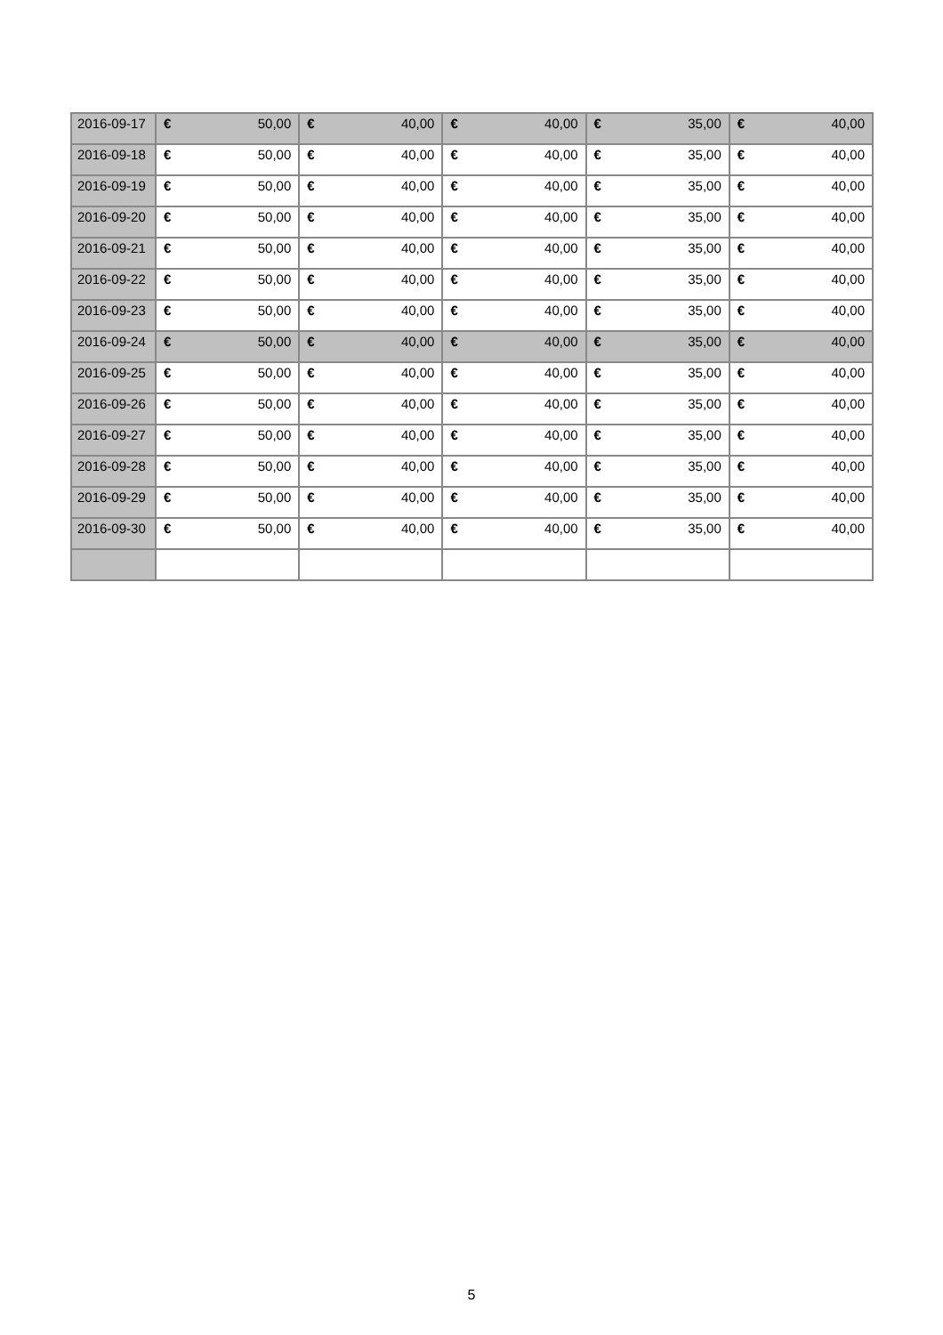| 2016-09-17 | € 50,00 | € 40,00 | € 40,00 | € 35,00 | € 40,00 |
| 2016-09-18 | € 50,00 | € 40,00 | € 40,00 | € 35,00 | € 40,00 |
| 2016-09-19 | € 50,00 | € 40,00 | € 40,00 | € 35,00 | € 40,00 |
| 2016-09-20 | € 50,00 | € 40,00 | € 40,00 | € 35,00 | € 40,00 |
| 2016-09-21 | € 50,00 | € 40,00 | € 40,00 | € 35,00 | € 40,00 |
| 2016-09-22 | € 50,00 | € 40,00 | € 40,00 | € 35,00 | € 40,00 |
| 2016-09-23 | € 50,00 | € 40,00 | € 40,00 | € 35,00 | € 40,00 |
| 2016-09-24 | € 50,00 | € 40,00 | € 40,00 | € 35,00 | € 40,00 |
| 2016-09-25 | € 50,00 | € 40,00 | € 40,00 | € 35,00 | € 40,00 |
| 2016-09-26 | € 50,00 | € 40,00 | € 40,00 | € 35,00 | € 40,00 |
| 2016-09-27 | € 50,00 | € 40,00 | € 40,00 | € 35,00 | € 40,00 |
| 2016-09-28 | € 50,00 | € 40,00 | € 40,00 | € 35,00 | € 40,00 |
| 2016-09-29 | € 50,00 | € 40,00 | € 40,00 | € 35,00 | € 40,00 |
| 2016-09-30 | € 50,00 | € 40,00 | € 40,00 | € 35,00 | € 40,00 |
5